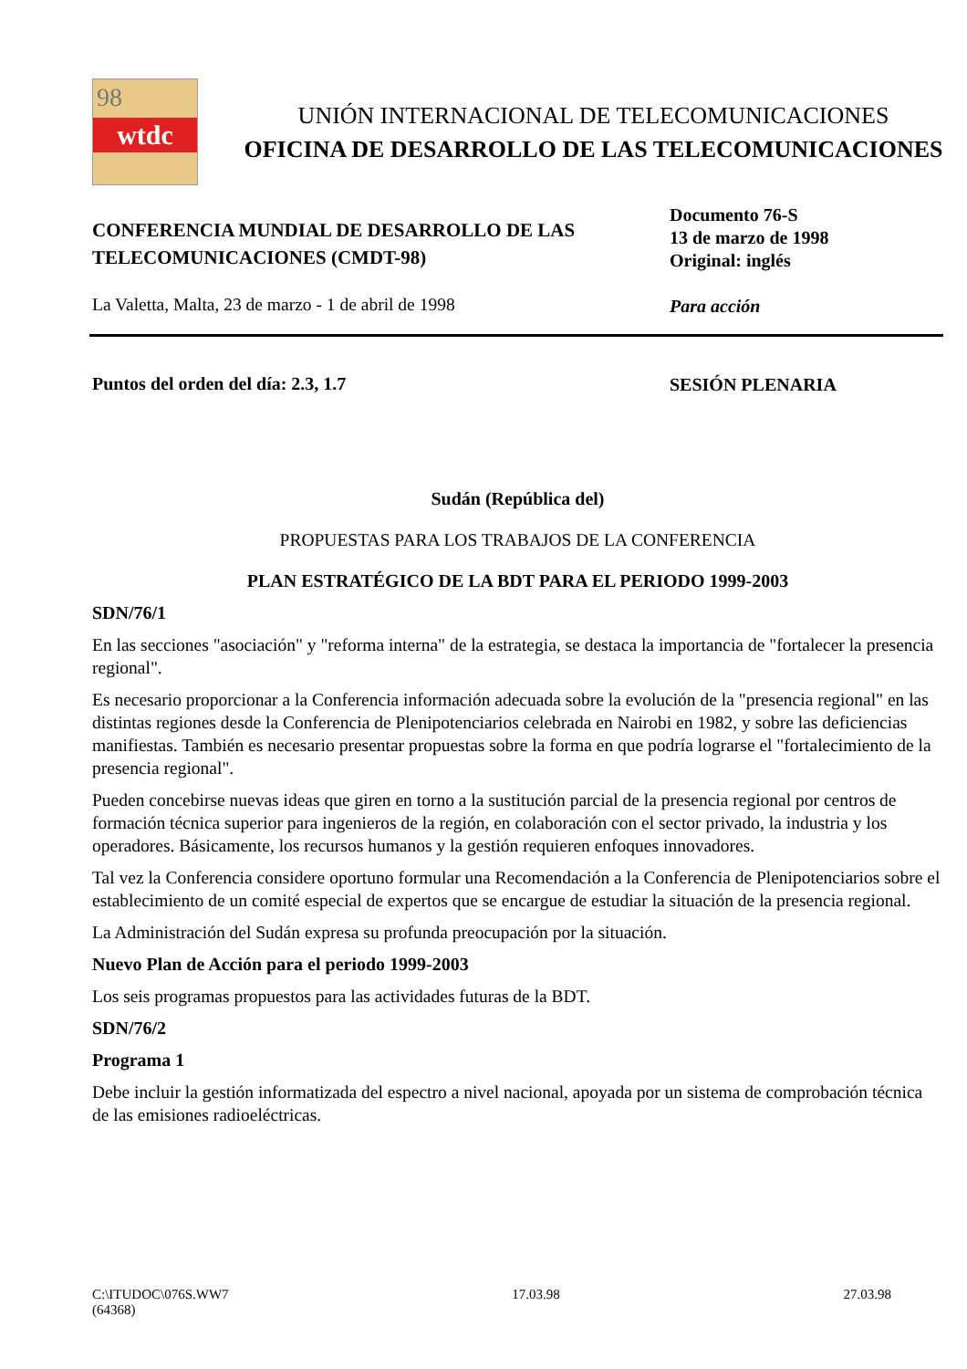98
wtdc
UNIÓN INTERNACIONAL DE TELECOMUNICACIONES
OFICINA DE DESARROLLO DE LAS TELECOMUNICACIONES
CONFERENCIA MUNDIAL DE DESARROLLO DE LAS
TELECOMUNICACIONES (CMDT-98)
La Valetta, Malta, 23 de marzo - 1 de abril de 1998
Documento 76-S
13 de marzo de 1998
Original: inglés
Para acción
Puntos del orden del día: 2.3, 1.7
SESIÓN PLENARIA
Sudán (República del)
PROPUESTAS PARA LOS TRABAJOS DE LA CONFERENCIA
PLAN ESTRATÉGICO DE LA BDT PARA EL PERIODO 1999-2003
SDN/76/1
En las secciones "asociación" y "reforma interna" de la estrategia, se destaca la importancia de "fortalecer la presencia regional".
Es necesario proporcionar a la Conferencia información adecuada sobre la evolución de la "presencia regional" en las distintas regiones desde la Conferencia de Plenipotenciarios celebrada en Nairobi en 1982, y sobre las deficiencias manifiestas. También es necesario presentar propuestas sobre la forma en que podría lograrse el "fortalecimiento de la presencia regional".
Pueden concebirse nuevas ideas que giren en torno a la sustitución parcial de la presencia regional por centros de formación técnica superior para ingenieros de la región, en colaboración con el sector privado, la industria y los operadores. Básicamente, los recursos humanos y la gestión requieren enfoques innovadores.
Tal vez la Conferencia considere oportuno formular una Recomendación a la Conferencia de Plenipotenciarios sobre el establecimiento de un comité especial de expertos que se encargue de estudiar la situación de la presencia regional.
La Administración del Sudán expresa su profunda preocupación por la situación.
Nuevo Plan de Acción para el periodo 1999-2003
Los seis programas propuestos para las actividades futuras de la BDT.
SDN/76/2
Programa 1
Debe incluir la gestión informatizada del espectro a nivel nacional, apoyada por un sistema de comprobación técnica de las emisiones radioeléctricas.
C:\ITUDOC\076S.WW7
(64368)
17.03.98 27.03.98